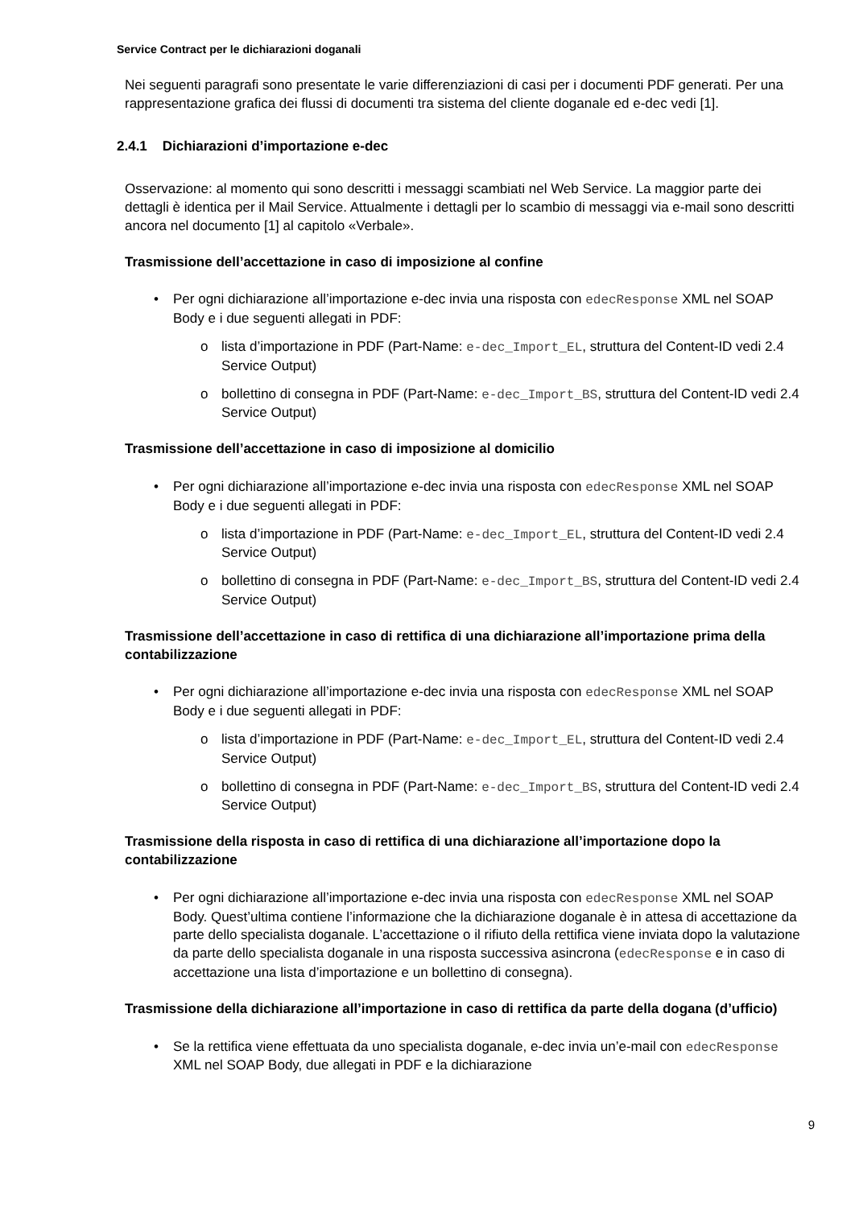Service Contract per le dichiarazioni doganali
Nei seguenti paragrafi sono presentate le varie differenziazioni di casi per i documenti PDF generati. Per una rappresentazione grafica dei flussi di documenti tra sistema del cliente doganale ed e-dec vedi [1].
2.4.1 Dichiarazioni d’importazione e-dec
Osservazione: al momento qui sono descritti i messaggi scambiati nel Web Service. La maggior parte dei dettagli è identica per il Mail Service. Attualmente i dettagli per lo scambio di messaggi via e-mail sono descritti ancora nel documento [1] al capitolo «Verbale».
Trasmissione dell’accettazione in caso di imposizione al confine
Per ogni dichiarazione all’importazione e-dec invia una risposta con edecResponse XML nel SOAP Body e i due seguenti allegati in PDF:
o lista d’importazione in PDF (Part-Name: e-dec_Import_EL, struttura del Content-ID vedi 2.4 Service Output)
o bollettino di consegna in PDF (Part-Name: e-dec_Import_BS, struttura del Content-ID vedi 2.4 Service Output)
Trasmissione dell’accettazione in caso di imposizione al domicilio
Per ogni dichiarazione all’importazione e-dec invia una risposta con edecResponse XML nel SOAP Body e i due seguenti allegati in PDF:
o lista d’importazione in PDF (Part-Name: e-dec_Import_EL, struttura del Content-ID vedi 2.4 Service Output)
o bollettino di consegna in PDF (Part-Name: e-dec_Import_BS, struttura del Content-ID vedi 2.4 Service Output)
Trasmissione dell’accettazione in caso di rettifica di una dichiarazione all’importazione prima della contabilizzazione
Per ogni dichiarazione all’importazione e-dec invia una risposta con edecResponse XML nel SOAP Body e i due seguenti allegati in PDF:
o lista d’importazione in PDF (Part-Name: e-dec_Import_EL, struttura del Content-ID vedi 2.4 Service Output)
o bollettino di consegna in PDF (Part-Name: e-dec_Import_BS, struttura del Content-ID vedi 2.4 Service Output)
Trasmissione della risposta in caso di rettifica di una dichiarazione all’importazione dopo la contabilizzazione
Per ogni dichiarazione all’importazione e-dec invia una risposta con edecResponse XML nel SOAP Body. Quest’ultima contiene l’informazione che la dichiarazione doganale è in attesa di accettazione da parte dello specialista doganale. L’accettazione o il rifiuto della rettifica viene inviata dopo la valutazione da parte dello specialista doganale in una risposta successiva asincrona (edecResponse e in caso di accettazione una lista d’importazione e un bollettino di consegna).
Trasmissione della dichiarazione all’importazione in caso di rettifica da parte della dogana (d’ufficio)
Se la rettifica viene effettuata da uno specialista doganale, e-dec invia un’e-mail con edecResponse XML nel SOAP Body, due allegati in PDF e la dichiarazione
9